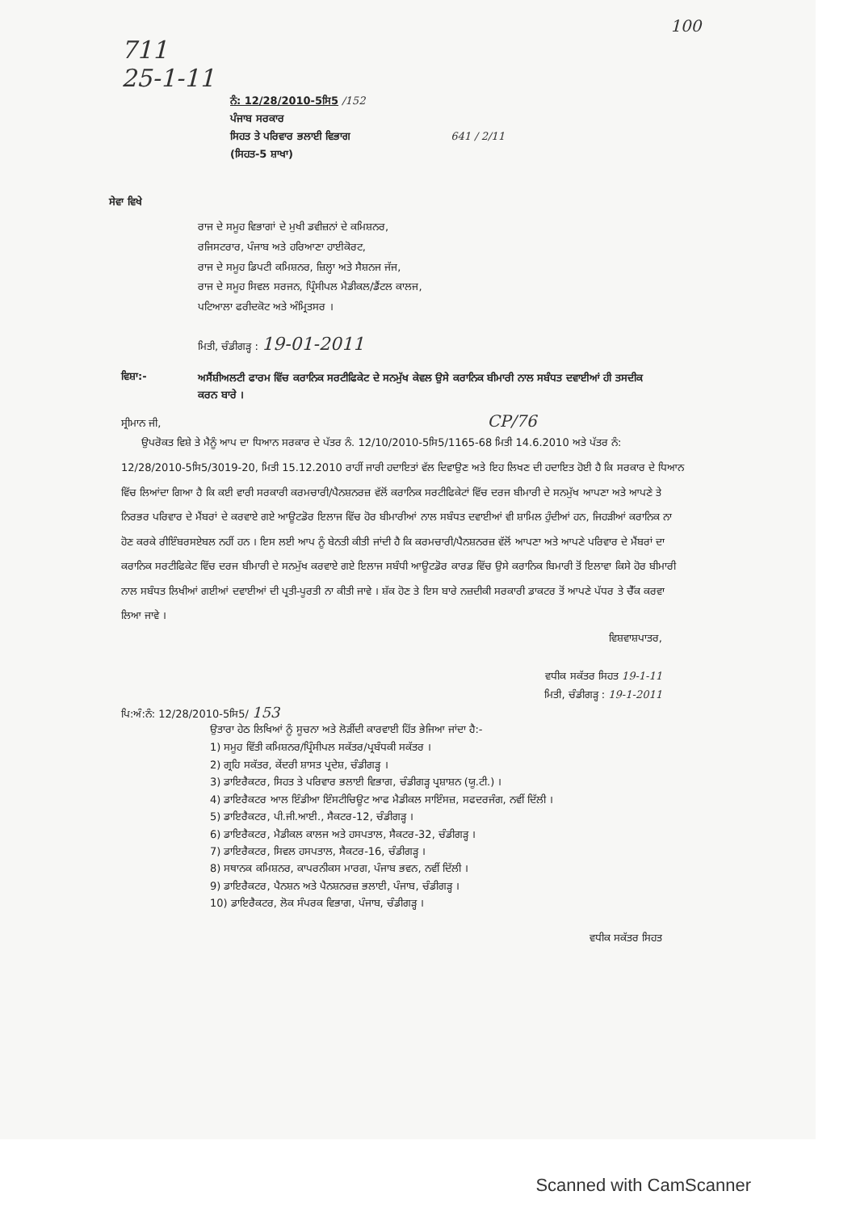100
711
25-1-11
ਨੰ: 12/28/2010-5ਸਿ5 /152
ਪੰਜਾਬ ਸਰਕਾਰ
ਸਿਹਤ ਤੇ ਪਰਿਵਾਰ ਭਲਾਈ ਵਿਭਾਗ 641 / 2/11
(ਸਿਹਤ-5 ਸ਼ਾਖਾ)
ਸੇਵਾ ਵਿਖੇ
ਰਾਜ ਦੇ ਸਮੂਹ ਵਿਭਾਗਾਂ ਦੇ ਮੁਖੀ ਡਵੀਜ਼ਨਾਂ ਦੇ ਕਮਿਸ਼ਨਰ,
ਰਜਿਸਟਰਾਰ, ਪੰਜਾਬ ਅਤੇ ਹਰਿਆਣਾ ਹਾਈਕੋਰਟ,
ਰਾਜ ਦੇ ਸਮੂਹ ਡਿਪਟੀ ਕਮਿਸ਼ਨਰ, ਜ਼ਿਲ੍ਹਾ ਅਤੇ ਸੈਸ਼ਨਜ ਜੱਜ,
ਰਾਜ ਦੇ ਸਮੂਹ ਸਿਵਲ ਸਰਜਨ, ਪ੍ਰਿੰਸੀਪਲ ਮੈਡੀਕਲ/ਡੈਂਟਲ ਕਾਲਜ,
ਪਟਿਆਲਾ ਫਰੀਦਕੋਟ ਅਤੇ ਅੰਮ੍ਰਿਤਸਰ ।
ਮਿਤੀ, ਚੰਡੀਗੜ੍ਹ : 19-01-2011
ਵਿਸ਼ਾ:- ਅਸੈਂਸ਼ੀਅਲਟੀ ਫਾਰਮ ਵਿੱਚ ਕਰਾਨਿਕ ਸਰਟੀਫਿਕੇਟ ਦੇ ਸਨਮੁੱਖ ਕੇਵਲ ਉਸੇ ਕਰਾਨਿਕ ਬੀਮਾਰੀ ਨਾਲ ਸਬੰਧਤ ਦਵਾਈਆਂ ਹੀ ਤਸਦੀਕ ਕਰਨ ਬਾਰੇ ।
ਸ੍ਰੀਮਾਨ ਜੀ, CP/76
ਉਪਰੋਕਤ ਵਿਸ਼ੇ ਤੇ ਮੈਨੂੰ ਆਪ ਦਾ ਧਿਆਨ ਸਰਕਾਰ ਦੇ ਪੱਤਰ ਨੰ. 12/10/2010-5ਸਿ5/1165-68 ਮਿਤੀ 14.6.2010 ਅਤੇ ਪੱਤਰ ਨੰ: 12/28/2010-5ਸਿ5/3019-20, ਮਿਤੀ 15.12.2010 ਰਾਹੀਂ ਜਾਰੀ ਹਦਾਇਤਾਂ ਵੱਲ ਦਿਵਾਉਣ ਅਤੇ ਇਹ ਲਿਖਣ ਦੀ ਹਦਾਇਤ ਹੋਈ ਹੈ ਕਿ ਸਰਕਾਰ ਦੇ ਧਿਆਨ ਵਿੱਚ ਲਿਆਂਦਾ ਗਿਆ ਹੈ ਕਿ ਕਈ ਵਾਰੀ ਸਰਕਾਰੀ ਕਰਮਚਾਰੀ/ਪੈਨਸ਼ਨਰਜ਼ ਵੱਲੋਂ ਕਰਾਨਿਕ ਸਰਟੀਫਿਕੇਟਾਂ ਵਿੱਚ ਦਰਜ ਬੀਮਾਰੀ ਦੇ ਸਨਮੁੱਖ ਆਪਣਾ ਅਤੇ ਆਪਣੇ ਤੇ ਨਿਰਭਰ ਪਰਿਵਾਰ ਦੇ ਮੈਂਬਰਾਂ ਦੇ ਕਰਵਾਏ ਗਏ ਆਊਟਡੋਰ ਇਲਾਜ ਵਿੱਚ ਹੋਰ ਬੀਮਾਰੀਆਂ ਨਾਲ ਸਬੰਧਤ ਦਵਾਈਆਂ ਵੀ ਸ਼ਾਮਿਲ ਹੁੰਦੀਆਂ ਹਨ, ਜਿਹੜੀਆਂ ਕਰਾਨਿਕ ਨਾ ਹੋਣ ਕਰਕੇ ਰੀਇੰਬਰਸਏਬਲ ਨਹੀਂ ਹਨ । ਇਸ ਲਈ ਆਪ ਨੂੰ ਬੇਨਤੀ ਕੀਤੀ ਜਾਂਦੀ ਹੈ ਕਿ ਕਰਮਚਾਰੀ/ਪੈਨਸ਼ਨਰਜ਼ ਵੱਲੋਂ ਆਪਣਾ ਅਤੇ ਆਪਣੇ ਪਰਿਵਾਰ ਦੇ ਮੈਂਬਰਾਂ ਦਾ ਕਰਾਨਿਕ ਸਰਟੀਫਿਕੇਟ ਵਿੱਚ ਦਰਜ ਬੀਮਾਰੀ ਦੇ ਸਨਮੁੱਖ ਕਰਵਾਏ ਗਏ ਇਲਾਜ ਸਬੰਧੀ ਆਊਟਡੋਰ ਕਾਰਡ ਵਿੱਚ ਉਸੇ ਕਰਾਨਿਕ ਬਿਮਾਰੀ ਤੋਂ ਇਲਾਵਾ ਕਿਸੇ ਹੋਰ ਬੀਮਾਰੀ ਨਾਲ ਸਬੰਧਤ ਲਿਖੀਆਂ ਗਈਆਂ ਦਵਾਈਆਂ ਦੀ ਪ੍ਰਤੀ-ਪੂਰਤੀ ਨਾ ਕੀਤੀ ਜਾਵੇ । ਸ਼ੱਕ ਹੋਣ ਤੇ ਇਸ ਬਾਰੇ ਨਜ਼ਦੀਕੀ ਸਰਕਾਰੀ ਡਾਕਟਰ ਤੋਂ ਆਪਣੇ ਪੱਧਰ ਤੇ ਚੈੱਕ ਕਰਵਾ ਲਿਆ ਜਾਵੇ ।
ਵਿਸ਼ਵਾਸ਼ਪਾਤਰ,
ਵਧੀਕ ਸਕੱਤਰ ਸਿਹਤ 19-1-11
ਮਿਤੀ, ਚੰਡੀਗੜ੍ਹ : 19-1-2011
ਪਿ:ਅੰ:ਨੰ: 12/28/2010-5ਸਿ5/ 153
ਉਤਾਰਾ ਹੇਠ ਲਿਖਿਆਂ ਨੂੰ ਸੂਚਨਾ ਅਤੇ ਲੋੜੀਂਦੀ ਕਾਰਵਾਈ ਹਿੱਤ ਭੇਜਿਆ ਜਾਂਦਾ ਹੈ:-
1) ਸਮੂਹ ਵਿੱਤੀ ਕਮਿਸ਼ਨਰ/ਪ੍ਰਿੰਸੀਪਲ ਸਕੱਤਰ/ਪ੍ਰਬੰਧਕੀ ਸਕੱਤਰ ।
2) ਗ੍ਰਹਿ ਸਕੱਤਰ, ਕੇਂਦਰੀ ਸ਼ਾਸਤ ਪ੍ਰਦੇਸ਼, ਚੰਡੀਗੜ੍ਹ ।
3) ਡਾਇਰੈਕਟਰ, ਸਿਹਤ ਤੇ ਪਰਿਵਾਰ ਭਲਾਈ ਵਿਭਾਗ, ਚੰਡੀਗੜ੍ਹ ਪ੍ਰਸ਼ਾਸ਼ਨ (ਯੂ.ਟੀ.) ।
4) ਡਾਇਰੈਕਟਰ ਆਲ ਇੰਡੀਆ ਇੰਸਟੀਚਿਊਟ ਆਫ ਮੈਡੀਕਲ ਸਾਇੰਸਜ਼, ਸਫਦਰਜੰਗ, ਨਵੀਂ ਦਿੱਲੀ ।
5) ਡਾਇਰੈਕਟਰ, ਪੀ.ਜੀ.ਆਈ., ਸੈਕਟਰ-12, ਚੰਡੀਗੜ੍ਹ ।
6) ਡਾਇਰੈਕਟਰ, ਮੈਡੀਕਲ ਕਾਲਜ ਅਤੇ ਹਸਪਤਾਲ, ਸੈਕਟਰ-32, ਚੰਡੀਗੜ੍ਹ ।
7) ਡਾਇਰੈਕਟਰ, ਸਿਵਲ ਹਸਪਤਾਲ, ਸੈਕਟਰ-16, ਚੰਡੀਗੜ੍ਹ ।
8) ਸਥਾਨਕ ਕਮਿਸ਼ਨਰ, ਕਾਪਰਨੀਕਸ ਮਾਰਗ, ਪੰਜਾਬ ਭਵਨ, ਨਵੀਂ ਦਿੱਲੀ ।
9) ਡਾਇਰੈਕਟਰ, ਪੈਨਸ਼ਨ ਅਤੇ ਪੈਨਸ਼ਨਰਜ਼ ਭਲਾਈ, ਪੰਜਾਬ, ਚੰਡੀਗੜ੍ਹ ।
10) ਡਾਇਰੈਕਟਰ, ਲੋਕ ਸੰਪਰਕ ਵਿਭਾਗ, ਪੰਜਾਬ, ਚੰਡੀਗੜ੍ਹ ।
ਵਧੀਕ ਸਕੱਤਰ ਸਿਹਤ
Scanned with CamScanner